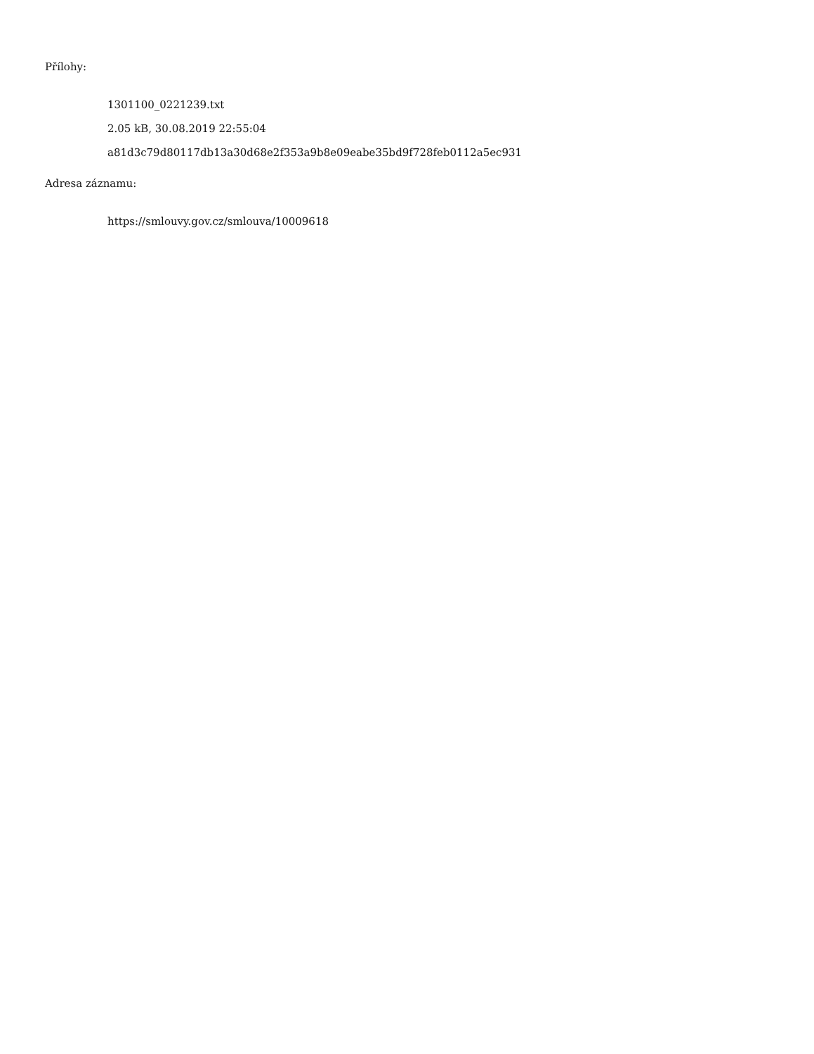Přílohy:
1301100_0221239.txt
2.05 kB, 30.08.2019 22:55:04
a81d3c79d80117db13a30d68e2f353a9b8e09eabe35bd9f728feb0112a5ec931
Adresa záznamu:
https://smlouvy.gov.cz/smlouva/10009618